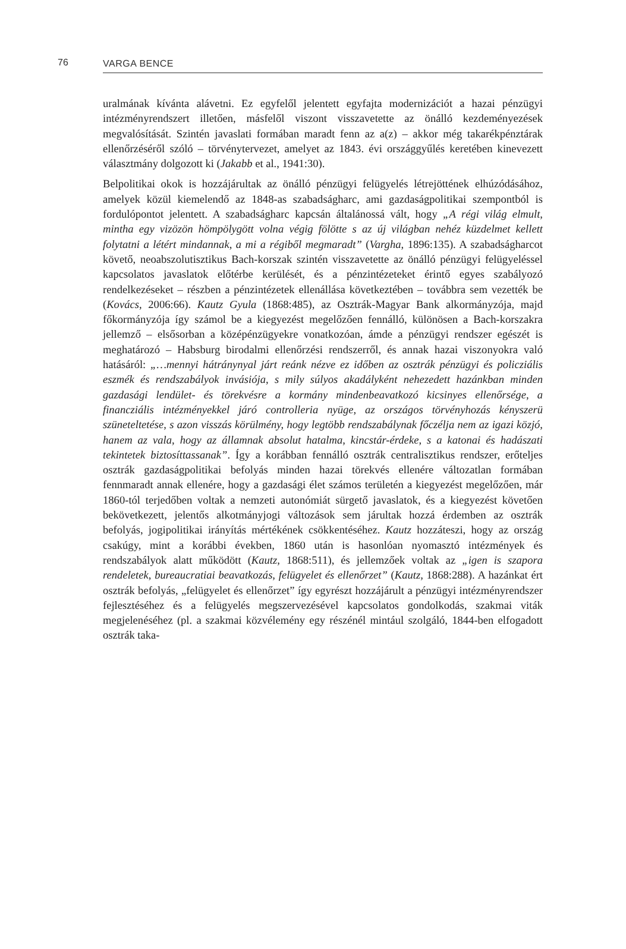76 VARGA BENCE
uralmának kívánta alávetni. Ez egyfelől jelentett egyfajta modernizációt a hazai pénzügyi intézményrendszert illetően, másfelől viszont visszavetette az önálló kezdeményezések megvalósítását. Szintén javaslati formában maradt fenn az a(z) – akkor még takarékpénztárak ellenőrzéséről szóló – törvénytervezet, amelyet az 1843. évi országgyűlés keretében kinevezett választmány dolgozott ki (Jakabb et al., 1941:30).
Belpolitikai okok is hozzájárultak az önálló pénzügyi felügyelés létrejöttének elhúzódásához, amelyek közül kiemelendő az 1848-as szabadságharc, ami gazdaságpolitikai szempontból is fordulópontot jelentett. A szabadságharc kapcsán általánossá vált, hogy „A régi világ elmult, mintha egy vizözön hömpölygött volna végig fölötte s az új világban nehéz küzdelmet kellett folytatni a létért mindannak, a mi a régiből megmaradt” (Vargha, 1896:135). A szabadságharcot követő, neoabszolutisztikus Bach-korszak szintén visszavetette az önálló pénzügyi felügyeléssel kapcsolatos javaslatok előtérbe kerülését, és a pénzintézeteket érintő egyes szabályozó rendelkezéseket – részben a pénzintézetek ellenállása következtében – továbbra sem vezették be (Kovács, 2006:66). Kautz Gyula (1868:485), az Osztrák-Magyar Bank alkormányzója, majd főkormányzója így számol be a kiegyezést megelőzően fennálló, különösen a Bach-korszakra jellemző – elsősorban a középénzügyekre vonatkozóan, ámde a pénzügyi rendszer egészét is meghatározó – Habsburg birodalmi ellenőrzési rendszerről, és annak hazai viszonyokra való hatásáról: „…mennyi hátránynyal járt reánk nézve ez időben az osztrák pénzügyi és policziális eszmék és rendszabályok invásiója, s mily súlyos akadályként nehezedett hazánkban minden gazdasági lendület- és törekvésre a kormány mindenbeavatkozó kicsinyes ellenőrsége, a financziális intézményekkel járó controlleria nyüge, az országos törvényhozás kényszerü szüneteltetése, s azon visszás körülmény, hogy legtöbb rendszabálynak főczélja nem az igazi közjó, hanem az vala, hogy az államnak absolut hatalma, kincstár-érdeke, s a katonai és hadászati tekintetek biztosíttassanak”. Így a korábban fennálló osztrák centralisztikus rendszer, erőteljes osztrák gazdaságpolitikai befolyás minden hazai törekvés ellenére változatlan formában fennmaradt annak ellenére, hogy a gazdasági élet számos területén a kiegyezést megelőzően, már 1860-tól terjedőben voltak a nemzeti autonómiát sürgető javaslatok, és a kiegyezést követően bekövetkezett, jelentős alkotmányjogi változások sem járultak hozzá érdemben az osztrák befolyás, jogipolitikai irányítás mértékének csökkentéséhez. Kautz hozzáteszi, hogy az ország csakúgy, mint a korábbi években, 1860 után is hasonlóan nyomasztó intézmények és rendszabályok alatt működött (Kautz, 1868:511), és jellemzőek voltak az „igen is szapora rendeletek, bureaucratiai beavatkozás, felügyelet és ellenőrzet” (Kautz, 1868:288). A hazánkat ért osztrák befolyás, „felügyelet és ellenőrzet” így egyrészt hozzájárult a pénzügyi intézményrendszer fejlesztéséhez és a felügyelés megszervezésével kapcsolatos gondolkodás, szakmai viták megjelenéséhez (pl. a szakmai közvélemény egy részénél mintául szolgáló, 1844-ben elfogadott osztrák taka-